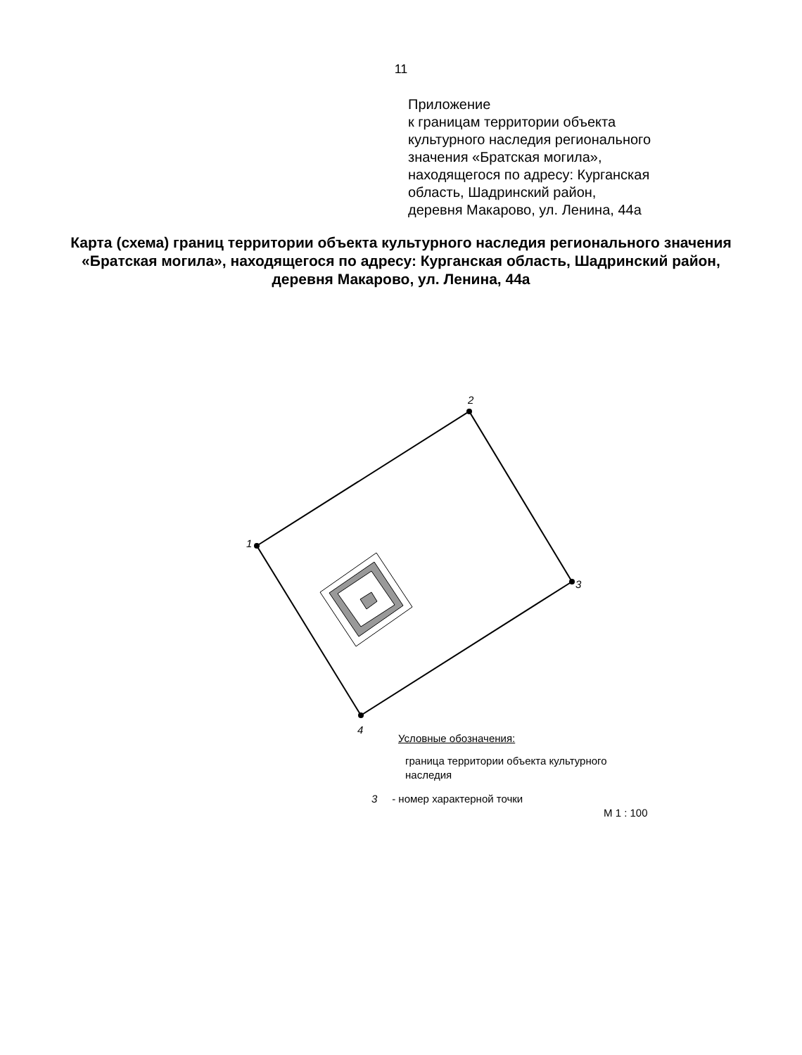11
Приложение
к границам территории объекта
культурного наследия регионального
значения «Братская могила»,
находящегося по адресу: Курганская
область, Шадринский район,
деревня Макарово, ул. Ленина, 44а
Карта (схема) границ территории объекта культурного наследия регионального значения «Братская могила», находящегося по адресу: Курганская область, Шадринский район, деревня Макарово, ул. Ленина, 44а
1
2
3
4
Условные обозначения:
граница территории объекта культурного наследия
3 - номер характерной точки
М 1 : 100